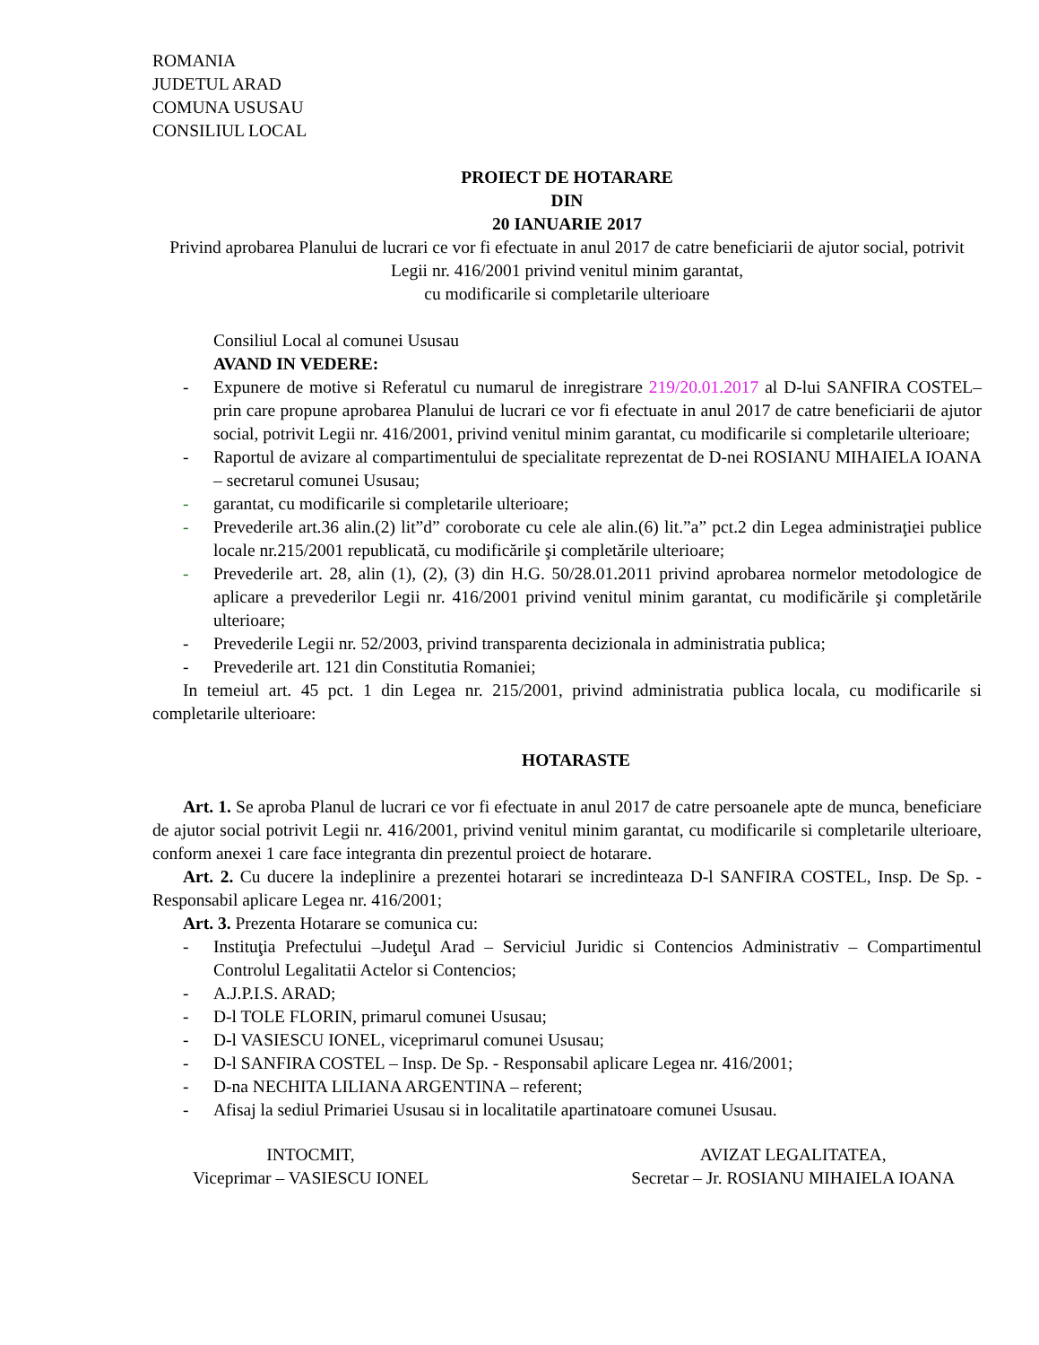ROMANIA
JUDETUL ARAD
COMUNA USUSAU
CONSILIUL LOCAL
PROIECT DE HOTARARE
DIN
20 IANUARIE 2017
Privind aprobarea Planului de lucrari ce vor fi efectuate in anul 2017 de catre beneficiarii de ajutor social, potrivit Legii nr. 416/2001 privind venitul minim garantat,
cu modificarile si completarile ulterioare
Consiliul Local al comunei Ususau
AVAND IN VEDERE:
- Expunere de motive si Referatul cu numarul de inregistrare 219/20.01.2017 al D-lui SANFIRA COSTEL–prin care propune aprobarea Planului de lucrari ce vor fi efectuate in anul 2017 de catre beneficiarii de ajutor social, potrivit Legii nr. 416/2001, privind venitul minim garantat, cu modificarile si completarile ulterioare;
- Raportul de avizare al compartimentului de specialitate reprezentat de D-nei ROSIANU MIHAIELA IOANA – secretarul comunei Ususau;
- garantat, cu modificarile si completarile ulterioare;
- Prevederile art.36 alin.(2) lit”d” coroborate cu cele ale alin.(6) lit.”a” pct.2 din Legea administraţiei publice locale nr.215/2001 republicată, cu modificările şi completările ulterioare;
- Prevederile art. 28, alin (1), (2), (3) din H.G. 50/28.01.2011 privind aprobarea normelor metodologice de aplicare a prevederilor Legii nr. 416/2001 privind venitul minim garantat, cu modificările şi completările ulterioare;
- Prevederile Legii nr. 52/2003, privind transparenta decizionala in administratia publica;
- Prevederile art. 121 din Constitutia Romaniei;
In temeiul art. 45 pct. 1 din Legea nr. 215/2001, privind administratia publica locala, cu modificarile si completarile ulterioare:
HOTARASTE
Art. 1. Se aproba Planul de lucrari ce vor fi efectuate in anul 2017 de catre persoanele apte de munca, beneficiare de ajutor social potrivit Legii nr. 416/2001, privind venitul minim garantat, cu modificarile si completarile ulterioare, conform anexei 1 care face integranta din prezentul proiect de hotarare.
Art. 2. Cu ducere la indeplinire a prezentei hotarari se incredinteaza D-l SANFIRA COSTEL, Insp. De Sp. - Responsabil aplicare Legea nr. 416/2001;
Art. 3. Prezenta Hotarare se comunica cu:
- Instituţia Prefectului –Judeţul Arad – Serviciul Juridic si Contencios Administrativ – Compartimentul Controlul Legalitatii Actelor si Contencios;
- A.J.P.I.S. ARAD;
- D-l TOLE FLORIN, primarul comunei Ususau;
- D-l VASIESCU IONEL, viceprimarul comunei Ususau;
- D-l SANFIRA COSTEL – Insp. De Sp. - Responsabil aplicare Legea nr. 416/2001;
- D-na NECHITA LILIANA ARGENTINA – referent;
- Afisaj la sediul Primariei Ususau si in localitatile apartinatoare comunei Ususau.
INTOCMIT,
Viceprimar – VASIESCU IONEL
AVIZAT LEGALITATEA,
Secretar – Jr. ROSIANU MIHAIELA IOANA